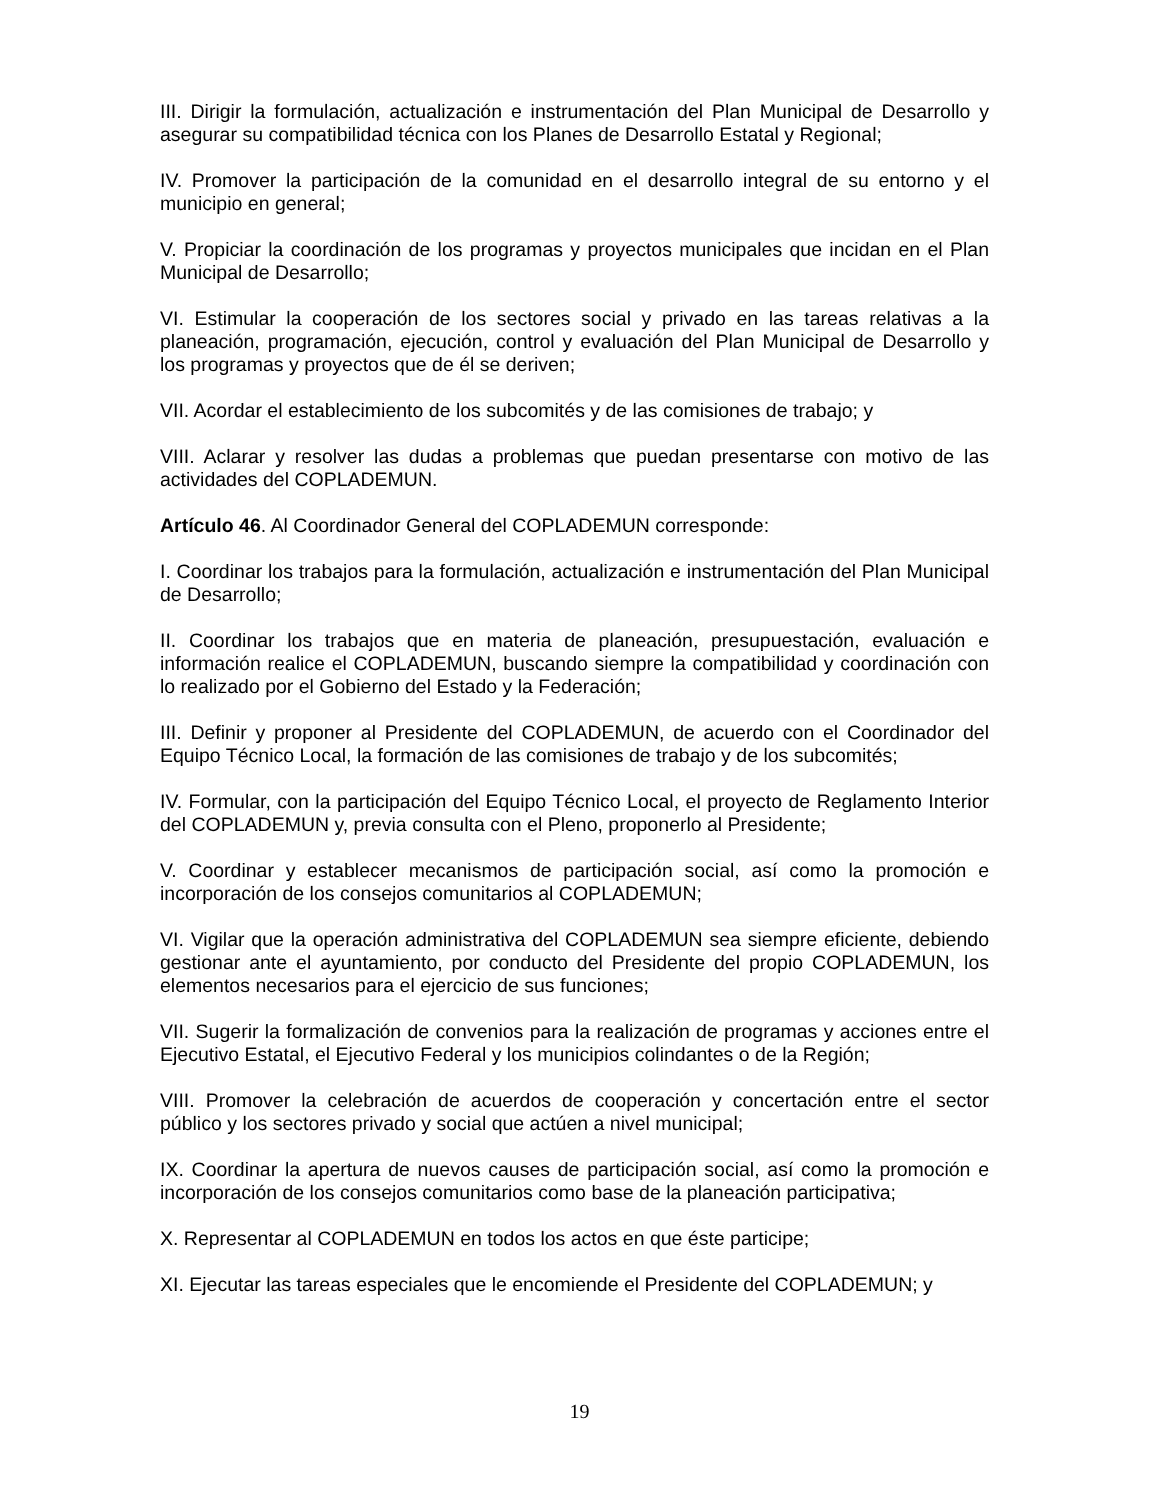III. Dirigir la formulación, actualización e instrumentación del Plan Municipal de Desarrollo y asegurar su compatibilidad técnica con los Planes de Desarrollo Estatal y Regional;
IV. Promover la participación de la comunidad en el desarrollo integral de su entorno y el municipio en general;
V. Propiciar la coordinación de los programas y proyectos municipales que incidan en el Plan Municipal de Desarrollo;
VI. Estimular la cooperación de los sectores social y privado en las tareas relativas a la planeación, programación, ejecución, control y evaluación del Plan Municipal de Desarrollo y los programas y proyectos que de él se deriven;
VII. Acordar el establecimiento de los subcomités y de las comisiones de trabajo; y
VIII. Aclarar y resolver las dudas a problemas que puedan presentarse con motivo de las actividades del COPLADEMUN.
Artículo 46. Al Coordinador General del COPLADEMUN corresponde:
I. Coordinar los trabajos para la formulación, actualización e instrumentación del Plan Municipal de Desarrollo;
II. Coordinar los trabajos que en materia de planeación, presupuestación, evaluación e información realice el COPLADEMUN, buscando siempre la compatibilidad y coordinación con lo realizado por el Gobierno del Estado y la Federación;
III. Definir y proponer al Presidente del COPLADEMUN, de acuerdo con el Coordinador del Equipo Técnico Local, la formación de las comisiones de trabajo y de los subcomités;
IV. Formular, con la participación del Equipo Técnico Local, el proyecto de Reglamento Interior del COPLADEMUN y, previa consulta con el Pleno, proponerlo al Presidente;
V. Coordinar y establecer mecanismos de participación social, así como la promoción e incorporación de los consejos comunitarios al COPLADEMUN;
VI. Vigilar que la operación administrativa del COPLADEMUN sea siempre eficiente, debiendo gestionar ante el ayuntamiento, por conducto del Presidente del propio COPLADEMUN, los elementos necesarios para el ejercicio de sus funciones;
VII. Sugerir la formalización de convenios para la realización de programas y acciones entre el Ejecutivo Estatal, el Ejecutivo Federal y los municipios colindantes o de la Región;
VIII. Promover la celebración de acuerdos de cooperación y concertación entre el sector público y los sectores privado y social que actúen a nivel municipal;
IX. Coordinar la apertura de nuevos causes de participación social, así como la promoción e incorporación de los consejos comunitarios como base de la planeación participativa;
X. Representar al COPLADEMUN en todos los actos en que éste participe;
XI. Ejecutar las tareas especiales que le encomiende el Presidente del COPLADEMUN; y
19